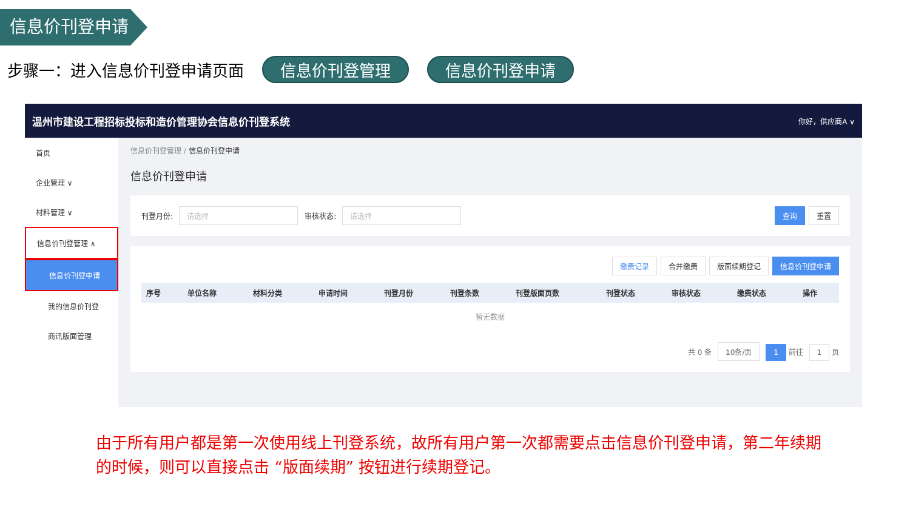信息价刊登申请
步骤一：进入信息价刊登申请页面 信息价刊登管理 信息价刊登申请
温州市建设工程招标投标和造价管理协会信息价刊登系统 你好，供应商A ∨
首页
企业管理 ∨
材料管理 ∨
信息价刊登管理 ∧
信息价刊登申请
我的信息价刊登
商讯版面管理
信息价刊登管理 / 信息价刊登申请
信息价刊登申请
刊登月份: 请选择 审核状态: 请选择 查询 重置
缴费记录 合并缴费 版面续期登记 信息价刊登申请
| 序号 | 单位名称 | 材料分类 | 申请时间 | 刊登月份 | 刊登条数 | 刊登版面页数 | 刊登状态 | 审核状态 | 缴费状态 | 操作 |
| --- | --- | --- | --- | --- | --- | --- | --- | --- | --- | --- |
| 暂无数据 | | | | | | | | | | |
共 0 条 10条/页 1 前往 1 页
由于所有用户都是第一次使用线上刊登系统，故所有用户第一次都需要点击信息价刊登申请，第二年续期的时候，则可以直接点击 “版面续期” 按钮进行续期登记。